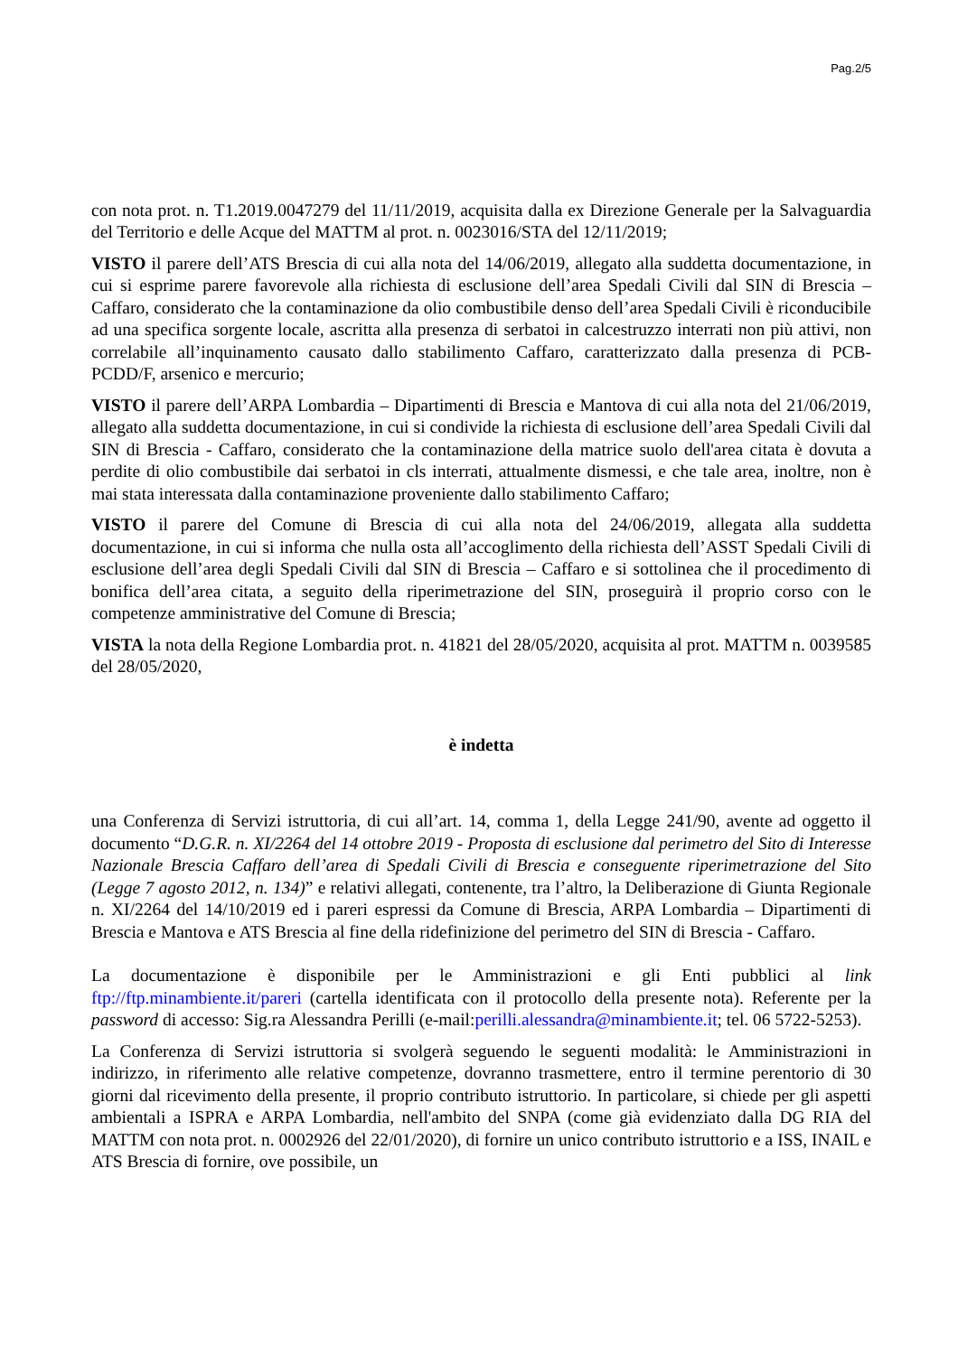Pag.2/5
con nota prot. n. T1.2019.0047279 del 11/11/2019, acquisita dalla ex Direzione Generale per la Salvaguardia del Territorio e delle Acque del MATTM al prot. n. 0023016/STA del 12/11/2019;
VISTO il parere dell’ATS Brescia di cui alla nota del 14/06/2019, allegato alla suddetta documentazione, in cui si esprime parere favorevole alla richiesta di esclusione dell’area Spedali Civili dal SIN di Brescia – Caffaro, considerato che la contaminazione da olio combustibile denso dell’area Spedali Civili è riconducibile ad una specifica sorgente locale, ascritta alla presenza di serbatoi in calcestruzzo interrati non più attivi, non correlabile all’inquinamento causato dallo stabilimento Caffaro, caratterizzato dalla presenza di PCB-PCDD/F, arsenico e mercurio;
VISTO il parere dell’ARPA Lombardia – Dipartimenti di Brescia e Mantova di cui alla nota del 21/06/2019, allegato alla suddetta documentazione, in cui si condivide la richiesta di esclusione dell’area Spedali Civili dal SIN di Brescia - Caffaro, considerato che la contaminazione della matrice suolo dell'area citata è dovuta a perdite di olio combustibile dai serbatoi in cls interrati, attualmente dismessi, e che tale area, inoltre, non è mai stata interessata dalla contaminazione proveniente dallo stabilimento Caffaro;
VISTO il parere del Comune di Brescia di cui alla nota del 24/06/2019, allegata alla suddetta documentazione, in cui si informa che nulla osta all’accoglimento della richiesta dell’ASST Spedali Civili di esclusione dell’area degli Spedali Civili dal SIN di Brescia – Caffaro e si sottolinea che il procedimento di bonifica dell’area citata, a seguito della riperimetrazione del SIN, proseguirà il proprio corso con le competenze amministrative del Comune di Brescia;
VISTA la nota della Regione Lombardia prot. n. 41821 del 28/05/2020, acquisita al prot. MATTM n. 0039585 del 28/05/2020,
è indetta
una Conferenza di Servizi istruttoria, di cui all’art. 14, comma 1, della Legge 241/90, avente ad oggetto il documento “D.G.R. n. XI/2264 del 14 ottobre 2019 - Proposta di esclusione dal perimetro del Sito di Interesse Nazionale Brescia Caffaro dell’area di Spedali Civili di Brescia e conseguente riperimetrazione del Sito (Legge 7 agosto 2012, n. 134)” e relativi allegati, contenente, tra l’altro, la Deliberazione di Giunta Regionale n. XI/2264 del 14/10/2019 ed i pareri espressi da Comune di Brescia, ARPA Lombardia – Dipartimenti di Brescia e Mantova e ATS Brescia al fine della ridefinizione del perimetro del SIN di Brescia - Caffaro.
La documentazione è disponibile per le Amministrazioni e gli Enti pubblici al link ftp://ftp.minambiente.it/pareri (cartella identificata con il protocollo della presente nota). Referente per la password di accesso: Sig.ra Alessandra Perilli (e-mail:perilli.alessandra@minambiente.it; tel. 06 5722-5253).
La Conferenza di Servizi istruttoria si svolgerà seguendo le seguenti modalità: le Amministrazioni in indirizzo, in riferimento alle relative competenze, dovranno trasmettere, entro il termine perentorio di 30 giorni dal ricevimento della presente, il proprio contributo istruttorio. In particolare, si chiede per gli aspetti ambientali a ISPRA e ARPA Lombardia, nell'ambito del SNPA (come già evidenziato dalla DG RIA del MATTM con nota prot. n. 0002926 del 22/01/2020), di fornire un unico contributo istruttorio e a ISS, INAIL e ATS Brescia di fornire, ove possibile, un